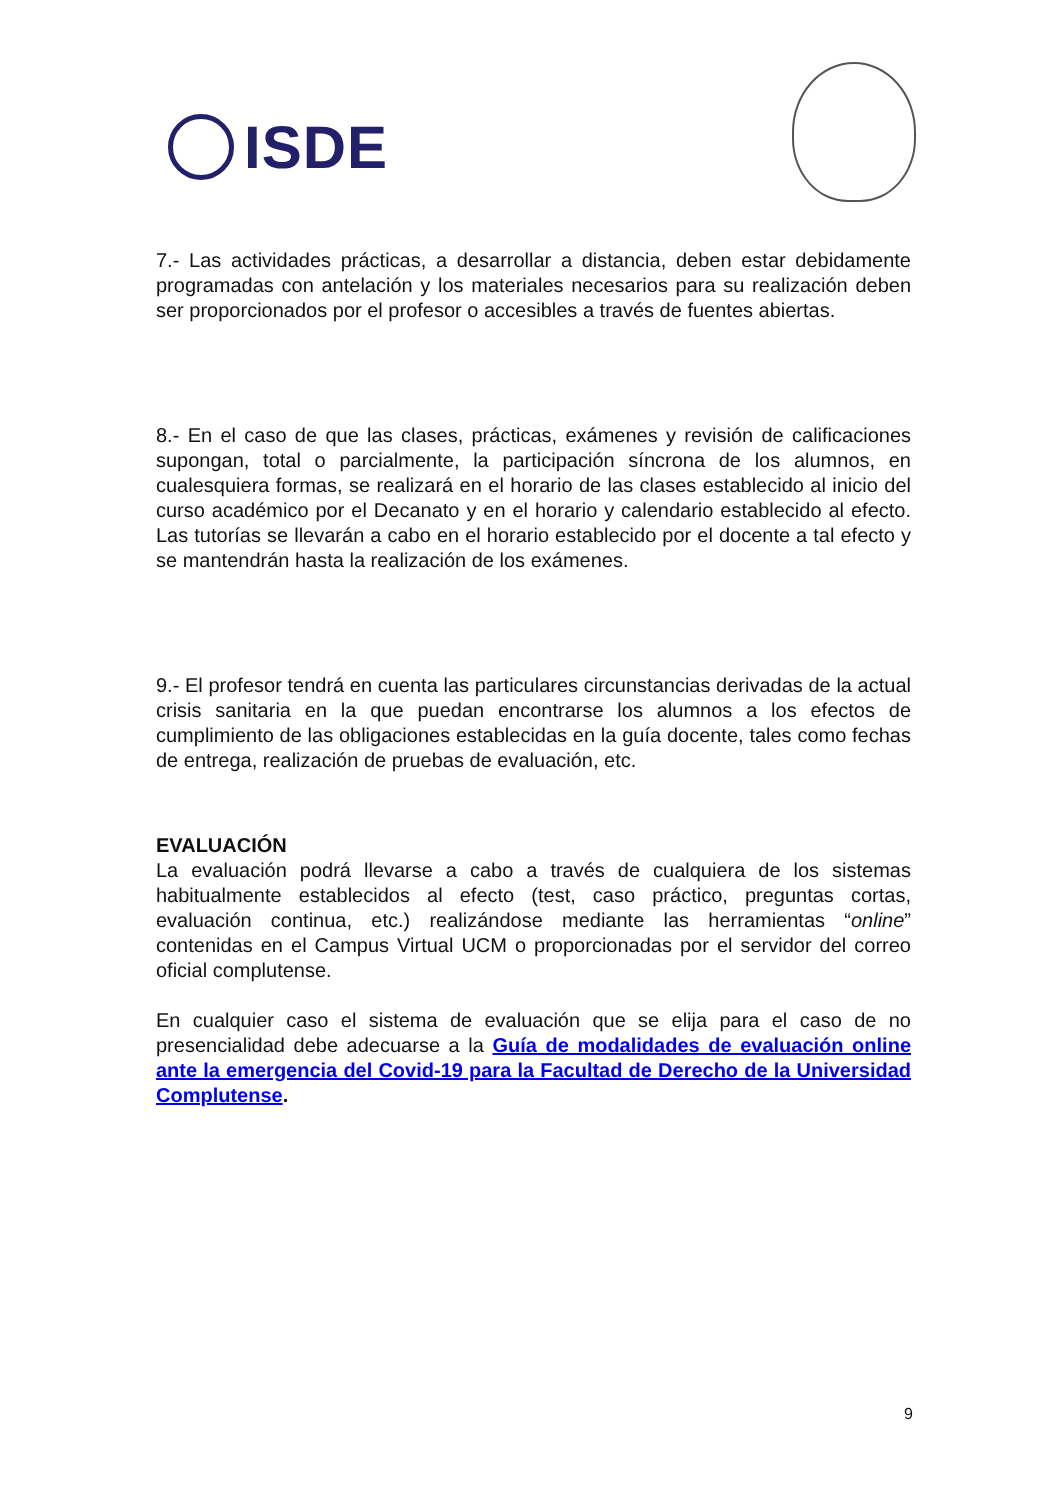ISDE
7.- Las actividades prácticas, a desarrollar a distancia, deben estar debidamente programadas con antelación y los materiales necesarios para su realización deben ser proporcionados por el profesor o accesibles a través de fuentes abiertas.
8.- En el caso de que las clases, prácticas, exámenes y revisión de calificaciones supongan, total o parcialmente, la participación síncrona de los alumnos, en cualesquiera formas, se realizará en el horario de las clases establecido al inicio del curso académico por el Decanato y en el horario y calendario establecido al efecto. Las tutorías se llevarán a cabo en el horario establecido por el docente a tal efecto y se mantendrán hasta la realización de los exámenes.
9.- El profesor tendrá en cuenta las particulares circunstancias derivadas de la actual crisis sanitaria en la que puedan encontrarse los alumnos a los efectos de cumplimiento de las obligaciones establecidas en la guía docente, tales como fechas de entrega, realización de pruebas de evaluación, etc.
EVALUACIÓN
La evaluación podrá llevarse a cabo a través de cualquiera de los sistemas habitualmente establecidos al efecto (test, caso práctico, preguntas cortas, evaluación continua, etc.) realizándose mediante las herramientas “online” contenidas en el Campus Virtual UCM o proporcionadas por el servidor del correo oficial complutense.
En cualquier caso el sistema de evaluación que se elija para el caso de no presencialidad debe adecuarse a la Guía de modalidades de evaluación online ante la emergencia del Covid-19 para la Facultad de Derecho de la Universidad Complutense.
9